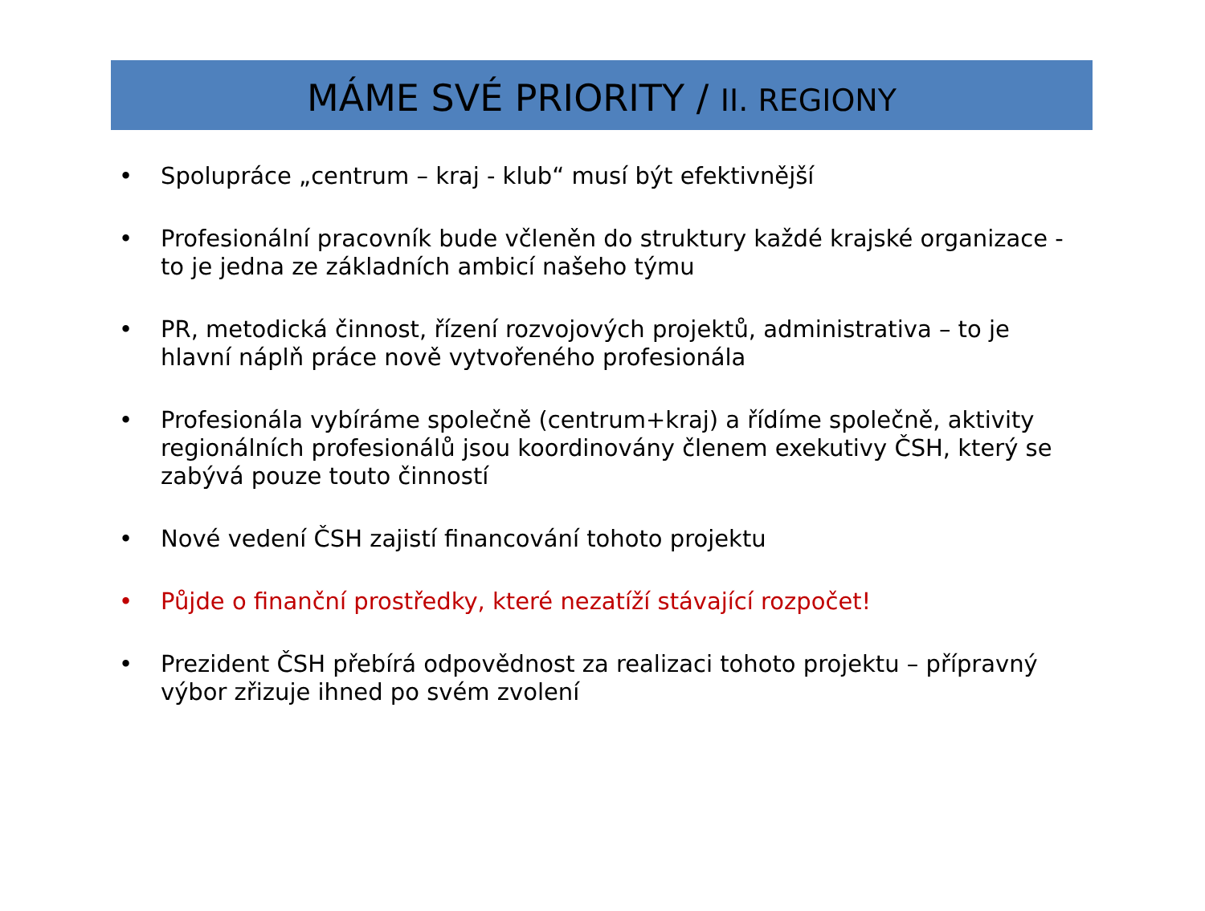MÁME SVÉ PRIORITY / II. REGIONY
• Spolupráce „centrum – kraj - klub“ musí být efektivnější
• Profesionální pracovník bude včleněn do struktury každé krajské organizace - to je jedna ze základních ambicí našeho týmu
• PR, metodická činnost, řízení rozvojových projektů, administrativa – to je hlavní náplň práce nově vytvořeného profesionála
• Profesionála vybíráme společně (centrum+kraj) a řídíme společně, aktivity regionálních profesionálů jsou koordinovány členem exekutivy ČSH, který se zabývá pouze touto činností
• Nové vedení ČSH zajistí financování tohoto projektu
• Půjde o finanční prostředky, které nezatíží stávající rozpočet!
• Prezident ČSH přebírá odpovědnost za realizaci tohoto projektu – přípravný výbor zřizuje ihned po svém zvolení